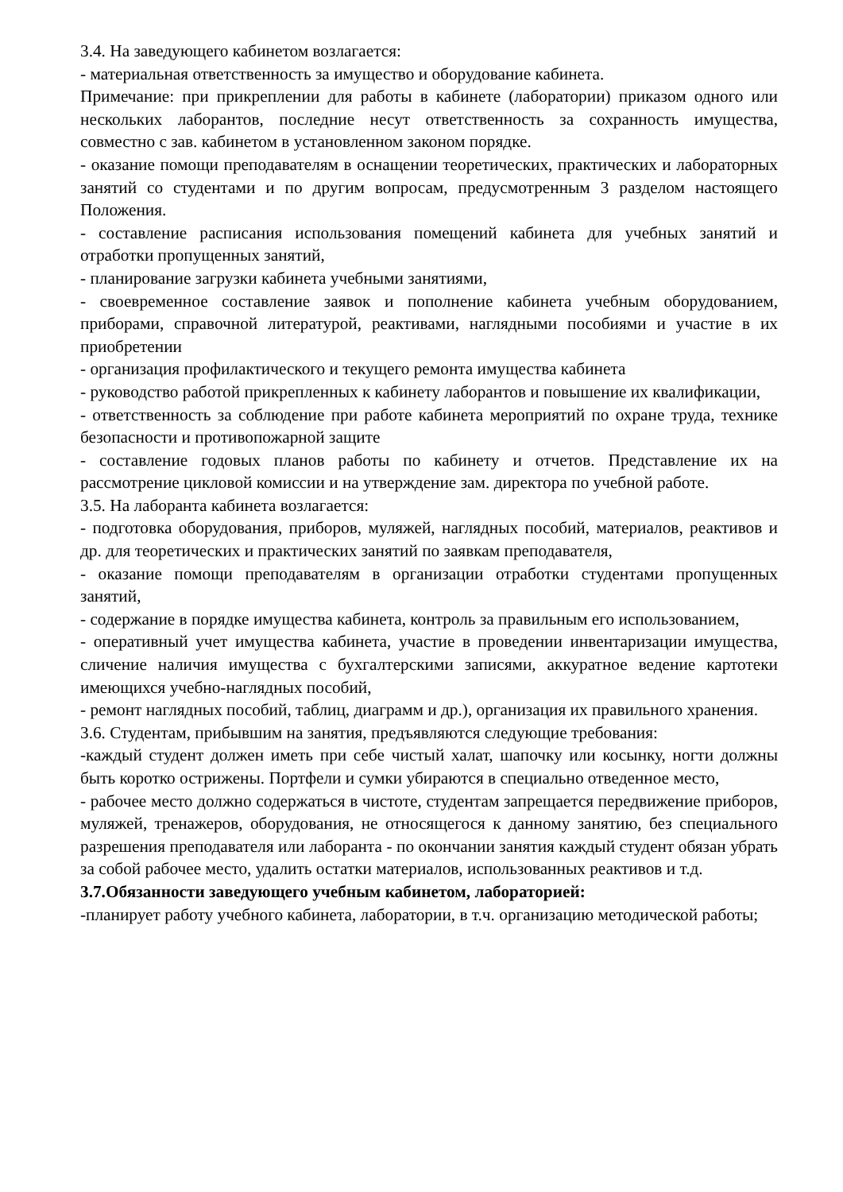3.4. На заведующего кабинетом возлагается:
- материальная ответственность за имущество и оборудование кабинета.
Примечание: при прикреплении для работы в кабинете (лаборатории) приказом одного или нескольких лаборантов, последние несут ответственность за сохранность имущества, совместно с зав. кабинетом в установленном законом порядке.
- оказание помощи преподавателям в оснащении теоретических, практических и лабораторных занятий со студентами и по другим вопросам, предусмотренным 3 разделом настоящего Положения.
- составление расписания использования помещений кабинета для учебных занятий и отработки пропущенных занятий,
- планирование загрузки кабинета учебными занятиями,
- своевременное составление заявок и пополнение кабинета учебным оборудованием, приборами, справочной литературой, реактивами, наглядными пособиями и участие в их приобретении
- организация профилактического и текущего ремонта имущества кабинета
- руководство работой прикрепленных к кабинету лаборантов и повышение их квалификации,
- ответственность за соблюдение при работе кабинета мероприятий по охране труда, технике безопасности и противопожарной защите
- составление годовых планов работы по кабинету и отчетов. Представление их на рассмотрение цикловой комиссии и на утверждение зам. директора по учебной работе.
3.5. На лаборанта кабинета возлагается:
- подготовка оборудования, приборов, муляжей, наглядных пособий, материалов, реактивов и др. для теоретических и практических занятий по заявкам преподавателя,
- оказание помощи преподавателям в организации отработки студентами пропущенных занятий,
- содержание в порядке имущества кабинета, контроль за правильным его использованием,
- оперативный учет имущества кабинета, участие в проведении инвентаризации имущества, сличение наличия имущества с бухгалтерскими записями, аккуратное ведение картотеки имеющихся учебно-наглядных пособий,
- ремонт наглядных пособий, таблиц, диаграмм и др.), организация их правильного хранения.
3.6. Студентам, прибывшим на занятия, предъявляются следующие требования:
-каждый студент должен иметь при себе чистый халат, шапочку или косынку, ногти должны быть коротко острижены. Портфели и сумки убираются в специально отведенное место,
- рабочее место должно содержаться в чистоте, студентам запрещается передвижение приборов, муляжей, тренажеров, оборудования, не относящегося к данному занятию, без специального разрешения преподавателя или лаборанта - по окончании занятия каждый студент обязан убрать за собой рабочее место, удалить остатки материалов, использованных реактивов и т.д.
3.7.Обязанности заведующего учебным кабинетом, лабораторией:
-планирует работу учебного кабинета, лаборатории, в т.ч. организацию методической работы;